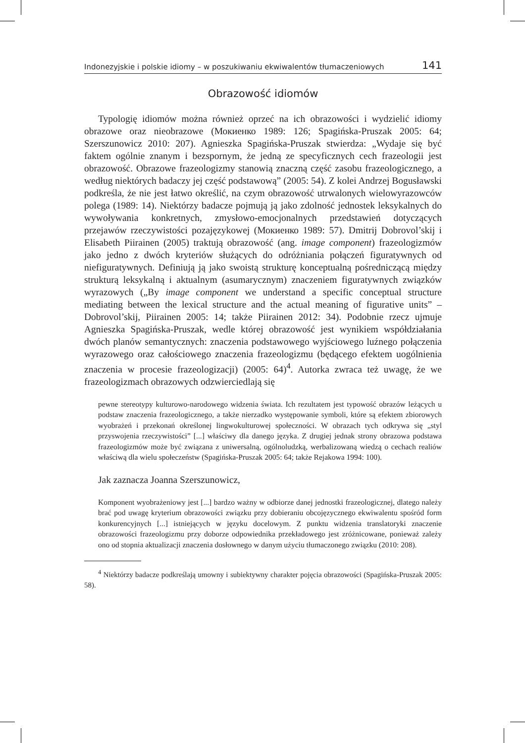Indonezyjskie i polskie idiomy – w poszukiwaniu ekwiwalentów tłumaczeniowych 141
Obrazowość idiomów
Typologię idiomów można również oprzeć na ich obrazowości i wydzielić idiomy obrazowe oraz nieobrazowe (Мокиенко 1989: 126; Spagińska-Pruszak 2005: 64; Szerszunowicz 2010: 207). Agnieszka Spagińska-Pruszak stwierdza: „Wydaje się być faktem ogólnie znanym i bezspornym, że jedną ze specyficznych cech frazeologii jest obrazowość. Obrazowe frazeologizmy stanowią znaczną część zasobu frazeologicznego, a według niektórych badaczy jej część podstawową” (2005: 54). Z kolei Andrzej Bogusławski podkreśla, że nie jest łatwo określić, na czym obrazowość utrwalonych wielowyrazowców polega (1989: 14). Niektórzy badacze pojmują ją jako zdolność jednostek leksykalnych do wywoływania konkretnych, zmysłowo-emocjonalnych przedstawień dotyczących przejawów rzeczywistości pozajęzykowej (Мокиенко 1989: 57). Dmitrij Dobrovol’skij i Elisabeth Piirainen (2005) traktują obrazowość (ang. image component) frazeologizmów jako jedno z dwóch kryteriów służących do odróżniania połączeń figuratywnych od niefiguratywnych. Definiują ją jako swoistą strukturę konceptualną pośredniczącą między strukturą leksykalną i aktualnym (asumarycznym) znaczeniem figuratywnych związków wyrazowych („By image component we understand a specific conceptual structure mediating between the lexical structure and the actual meaning of figurative units” – Dobrovol’skij, Piirainen 2005: 14; także Piirainen 2012: 34). Podobnie rzecz ujmuje Agnieszka Spagińska-Pruszak, wedle której obrazowość jest wynikiem współdziałania dwóch planów semantycznych: znaczenia podstawowego wyjściowego luźnego połączenia wyrazowego oraz całościowego znaczenia frazeologizmu (będącego efektem uogólnienia znaczenia w procesie frazeologizacji) (2005: 64)<sup>4</sup>. Autorka zwraca też uwagę, że we frazeologizmach obrazowych odzwierciedlają się
pewne stereotypy kulturowo-narodowego widzenia świata. Ich rezultatem jest typowość obrazów leżących u podstaw znaczenia frazeologicznego, a także nierzadko występowanie symboli, które są efektem zbiorowych wyobrażeń i przekonań określonej lingwokulturowej społeczności. W obrazach tych odkrywa się „styl przyswojenia rzeczywistości” [...] właściwy dla danego języka. Z drugiej jednak strony obrazowa podstawa frazeologizmów może być związana z uniwersalną, ogólnoludzką, werbalizowaną wiedzą o cechach realiów właściwą dla wielu społeczeństw (Spagińska-Pruszak 2005: 64; także Rejakowa 1994: 100).
Jak zaznacza Joanna Szerszunowicz,
Komponent wyobrażeniowy jest [...] bardzo ważny w odbiorze danej jednostki frazeologicznej, dlatego należy brać pod uwagę kryterium obrazowości związku przy dobieraniu obcojęzycznego ekwiwalentu spośród form konkurencyjnych [...] istniejących w języku docelowym. Z punktu widzenia translatoryki znaczenie obrazowości frazeologizmu przy doborze odpowiednika przekładowego jest zróżnicowane, ponieważ zależy ono od stopnia aktualizacji znaczenia dosłownego w danym użyciu tłumaczonego związku (2010: 208).
<sup>4</sup> Niektórzy badacze podkreślają umowny i subiektywny charakter pojęcia obrazowości (Spagińska-Pruszak 2005: 58).